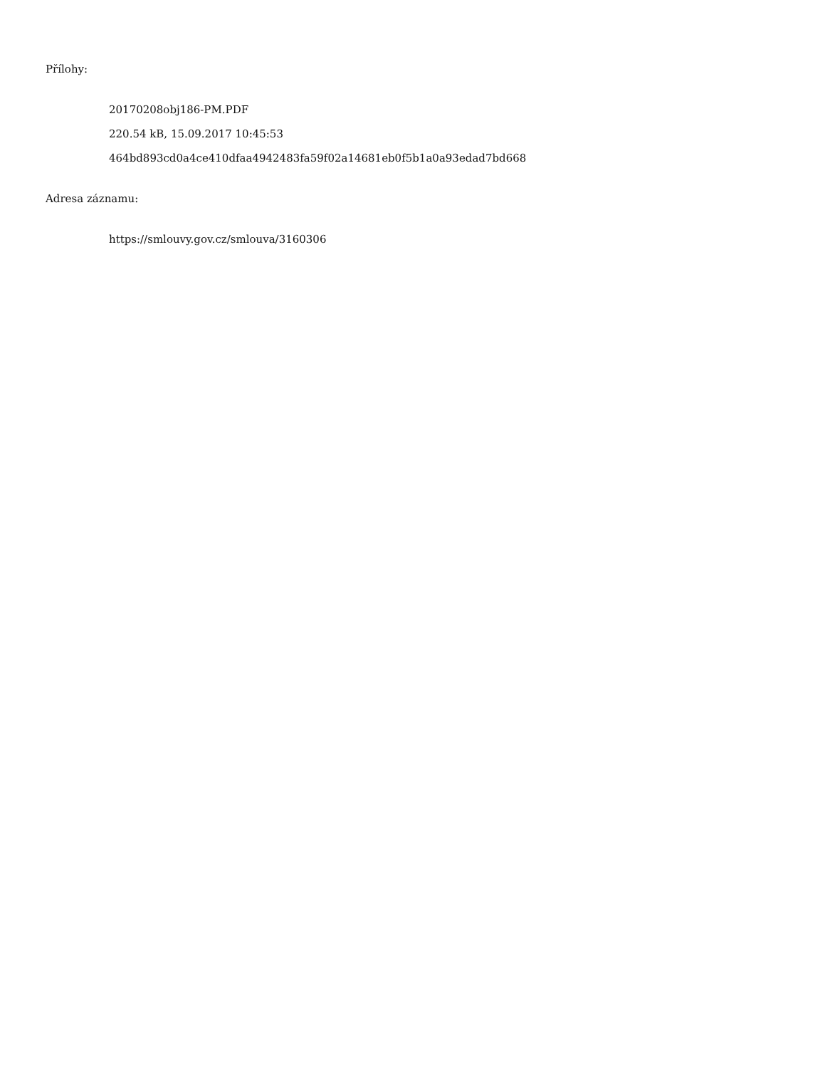Přílohy:
20170208obj186-PM.PDF
220.54 kB, 15.09.2017 10:45:53
464bd893cd0a4ce410dfaa4942483fa59f02a14681eb0f5b1a0a93edad7bd668
Adresa záznamu:
https://smlouvy.gov.cz/smlouva/3160306